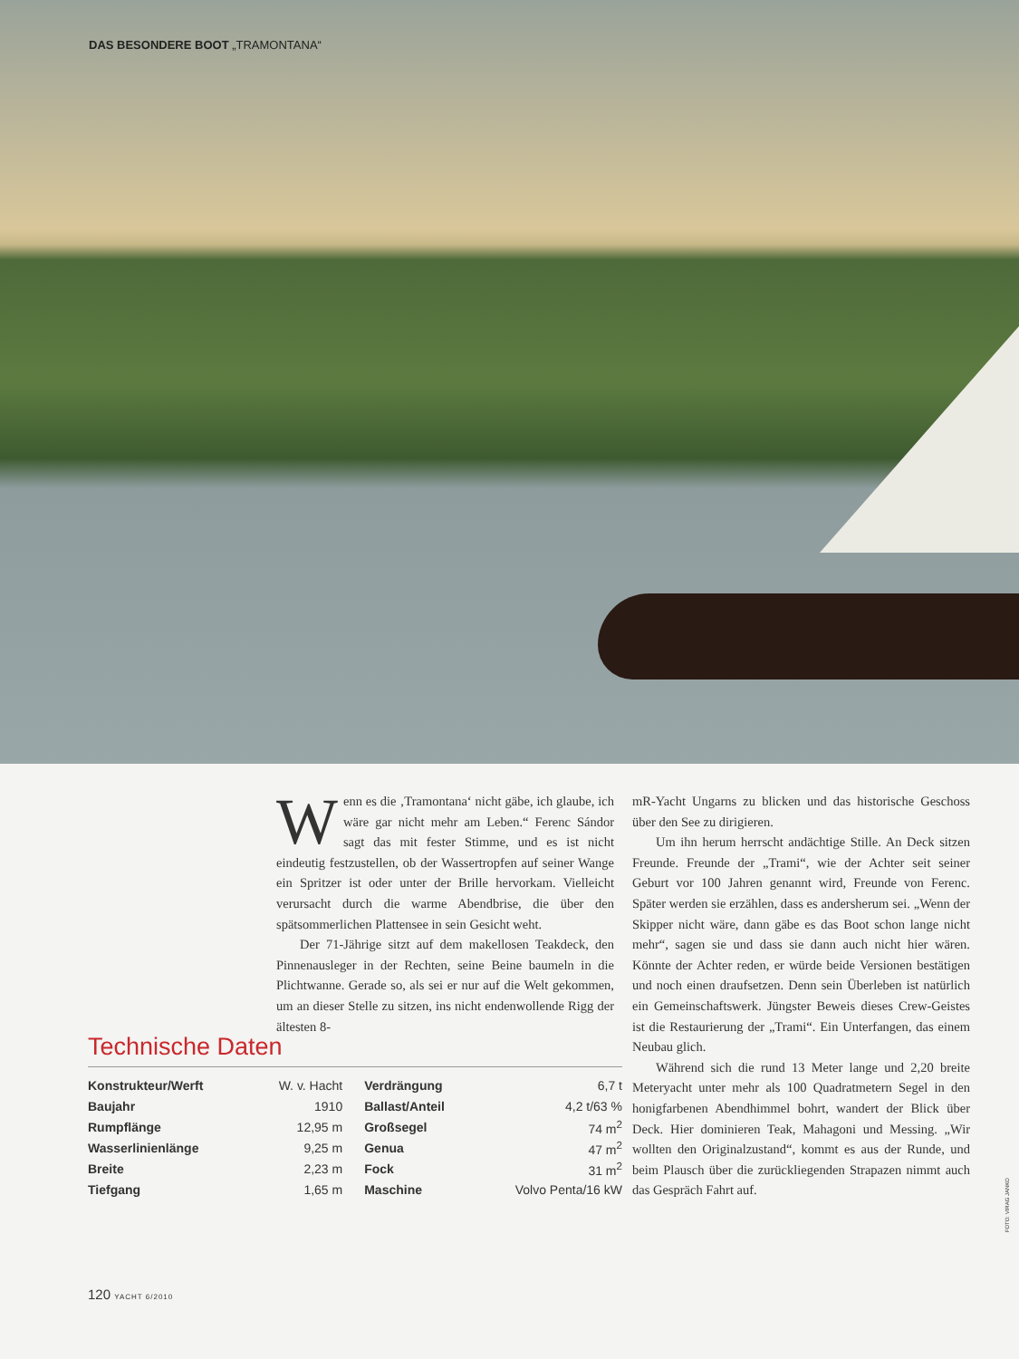DAS BESONDERE BOOT „TRAMONTANA“
Wenn es die ‚Tramontana‘ nicht gäbe, ich glaube, ich wäre gar nicht mehr am Leben.“ Ferenc Sándor sagt das mit fester Stimme, und es ist nicht eindeutig festzustellen, ob der Wassertropfen auf seiner Wange ein Spritzer ist oder unter der Brille hervorkam. Vielleicht verursacht durch die warme Abendbrise, die über den spätsommerlichen Plattensee in sein Gesicht weht.
Der 71-Jährige sitzt auf dem makellosen Teakdeck, den Pinnenausleger in der Rechten, seine Beine baumeln in die Plichtwanne. Gerade so, als sei er nur auf die Welt gekommen, um an dieser Stelle zu sitzen, ins nicht endenwollende Rigg der ältesten 8-
mR-Yacht Ungarns zu blicken und das historische Geschoss über den See zu dirigieren.
Um ihn herum herrscht andächtige Stille. An Deck sitzen Freunde. Freunde der „Trami“, wie der Achter seit seiner Geburt vor 100 Jahren genannt wird, Freunde von Ferenc. Später werden sie erzählen, dass es andersherum sei. „Wenn der Skipper nicht wäre, dann gäbe es das Boot schon lange nicht mehr“, sagen sie und dass sie dann auch nicht hier wären. Könnte der Achter reden, er würde beide Versionen bestätigen und noch einen draufsetzen. Denn sein Überleben ist natürlich ein Gemeinschaftswerk. Jüngster Beweis dieses Crew-Geistes ist die Restaurierung der „Trami“. Ein Unterfangen, das einem Neubau glich.
Während sich die rund 13 Meter lange und 2,20 breite Meteryacht unter mehr als 100 Quadratmetern Segel in den honigfarbenen Abendhimmel bohrt, wandert der Blick über Deck. Hier dominieren Teak, Mahagoni und Messing. „Wir wollten den Originalzustand“, kommt es aus der Runde, und beim Plausch über die zurückliegenden Strapazen nimmt auch das Gespräch Fahrt auf.
Technische Daten
| Konstrukteur/Werft | W. v. Hacht | Verdrängung | 6,7 t |
| Baujahr | 1910 | Ballast/Anteil | 4,2 t/63 % |
| Rumpflänge | 12,95 m | Großsegel | 74 m<sup>2</sup> |
| Wasserlinienlänge | 9,25 m | Genua | 47 m<sup>2</sup> |
| Breite | 2,23 m | Fock | 31 m<sup>2</sup> |
| Tiefgang | 1,65 m | Maschine | Volvo Penta/16 kW |
FOTO: VIRAG JANKO
120 YACHT 6/2010